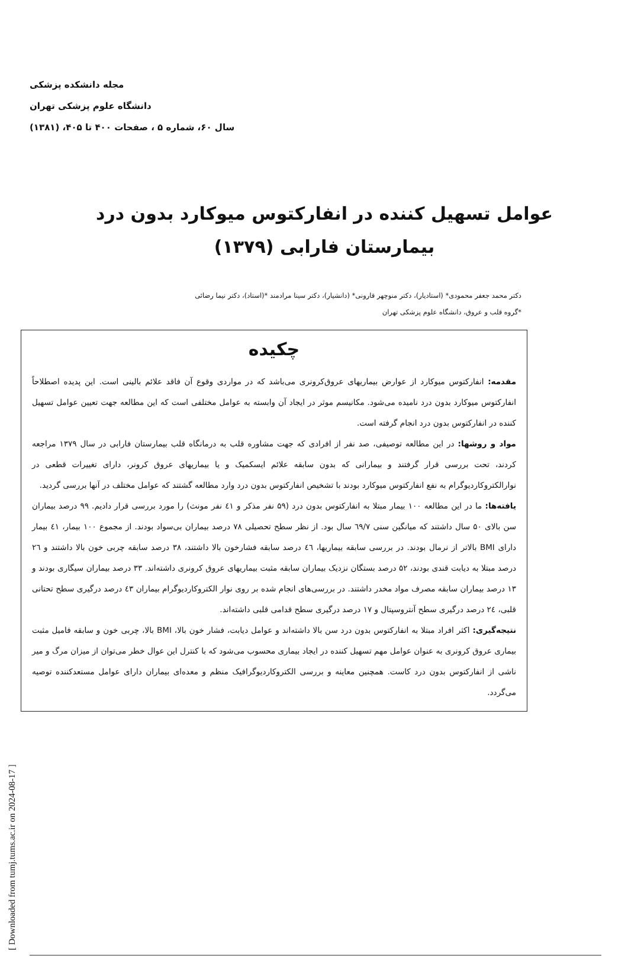مجله دانشکده پزشکی
دانشگاه علوم پزشکی تهران
سال ۶۰، شماره ۵ ، صفحات ۴۰۰ تا ۴۰۵، (۱۳۸۱)
عوامل تسهیل کننده در انفارکتوس میوکارد بدون درد
بیمارستان فارابی (۱۳۷۹)
دکتر محمد جعفر محمودی* (استادیار)، دکتر منوچهر قارونی* (دانشیار)، دکتر سینا مرادمند *(استاد)، دکتر نیما رضائی
*گروه قلب و عروق، دانشگاه علوم پزشکی تهران
چکیده
مقدمه: انفارکتوس میوکارد از عوارض بیماریهای عروق‌کرونری می‌باشد که در مواردی وقوع آن فاقد علائم بالینی است. این پدیده اصطلاحاً انفارکتوس میوکارد بدون درد نامیده می‌شود. مکانیسم موثر در ایجاد آن وابسته به عوامل مختلفی است که این مطالعه جهت تعیین عوامل تسهیل کننده در انفارکتوس بدون درد انجام گرفته است.
مواد و روشها: در این مطالعه توصیفی، صد نفر از افرادی که جهت مشاوره قلب به درمانگاه قلب بیمارستان فارابی در سال ۱۳۷۹ مراجعه کردند، تحت بررسی قرار گرفتند و بیمارانی که بدون سابقه علائم ایسکمیک و یا بیماریهای عروق کرونر، دارای تغییرات قطعی در نوارالکتروکاردیوگرام به نفع انفارکتوس میوکارد بودند با تشخیص انفارکتوس بدون درد وارد مطالعه گشتند که عوامل مختلف در آنها بررسی گردید.
یافته‌ها: ما در این مطالعه ۱۰۰ بیمار مبتلا به انفارکتوس بدون درد (۵۹ نفر مذکر و ٤١ نفر مونث) را مورد بررسی قرار دادیم. ۹۹ درصد بیماران سن بالای ۵۰ سال داشتند که میانگین سنی ٦٩/٧ سال بود. از نظر سطح تحصیلی ۷۸ درصد بیماران بی‌سواد بودند. از مجموع ۱۰۰ بیمار، ٤١ بیمار دارای BMI بالاتر از نرمال بودند. در بررسی سابقه بیماریها، ٤٦ درصد سابقه فشارخون بالا داشتند، ۳۸ درصد سابقه چربی خون بالا داشتند و ٢٦ درصد مبتلا به دیابت قندی بودند، ۵۲ درصد بستگان نزدیک بیماران سابقه مثبت بیماریهای عروق کرونری داشته‌اند. ۳۳ درصد بیماران سیگاری بودند و ۱۳ درصد بیماران سابقه مصرف مواد مخدر داشتند. در بررسی‌های انجام شده بر روی نوار الکتروکاردیوگرام بیماران ٤٣ درصد درگیری سطح تحتانی قلبی، ٢٤ درصد درگیری سطح آنتروسپتال و ۱۷ درصد درگیری سطح قدامی قلبی داشته‌اند.
نتیجه‌گیری: اکثر افراد مبتلا به انفارکتوس بدون درد سن بالا داشته‌اند و عوامل دیابت، فشار خون بالا، BMI بالا، چربی خون و سابقه فامیل مثبت بیماری عروق کرونری به عنوان عوامل مهم تسهیل کننده در ایجاد بیماری محسوب می‌شود که با کنترل این عوال خطر می‌توان از میزان مرگ و میر ناشی از انفارکتوس بدون درد کاست. همچنین معاینه و بررسی الکتروکاردیوگرافیک منظم و معده‌ای بیماران دارای عوامل مستعدکننده توصیه می‌گردد.
[ Downloaded from tumj.tums.ac.ir on 2024-08-17 ]